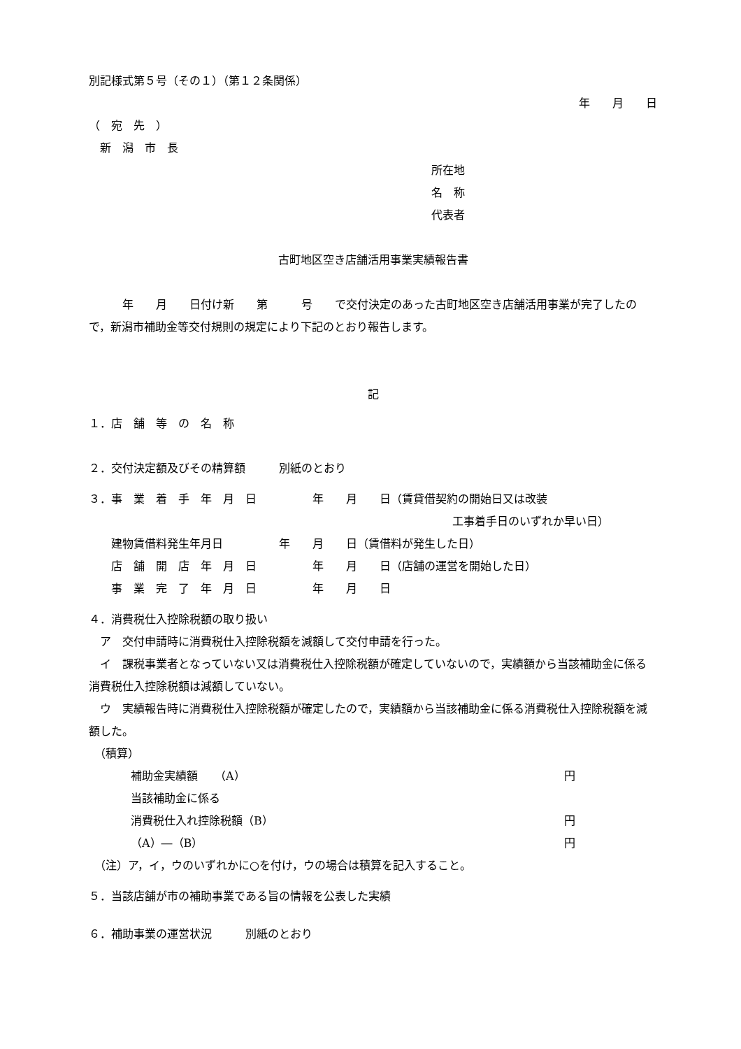別記様式第５号（その１）（第１２条関係）
年　　月　　日
（　宛　先　）
　新　潟　市　長
所在地
名　称
代表者
古町地区空き店舗活用事業実績報告書
　　　年　　月　　日付け新　　第　　　号　　で交付決定のあった古町地区空き店舗活用事業が完了したので，新潟市補助金等交付規則の規定により下記のとおり報告します。
記
１．店　舗　等　の　名　称
２．交付決定額及びその精算額　　　別紙のとおり
３．事　業　着　手　年　月　日　　　　　年　　月　　日（賃貸借契約の開始日又は改装
工事着手日のいずれか早い日）
　　建物賃借料発生年月日　　　　　年　　月　　日（賃借料が発生した日）
　　店　舗　開　店　年　月　日　　　　　年　　月　　日（店舗の運営を開始した日）
　　事　業　完　了　年　月　日　　　　　年　　月　　日
４．消費税仕入控除税額の取り扱い
　ア　交付申請時に消費税仕入控除税額を減額して交付申請を行った。
　イ　課税事業者となっていない又は消費税仕入控除税額が確定していないので，実績額から当該補助金に係る消費税仕入控除税額は減額していない。
　ウ　実績報告時に消費税仕入控除税額が確定したので，実績額から当該補助金に係る消費税仕入控除税額を減額した。
　（積算）
補助金実績額　　（A） 円
当該補助金に係る
消費税仕入れ控除税額（B） 円
（A）―（B） 円
　（注）ア，イ，ウのいずれかに○を付け，ウの場合は積算を記入すること。
５．当該店舗が市の補助事業である旨の情報を公表した実績
６．補助事業の運営状況　　　別紙のとおり